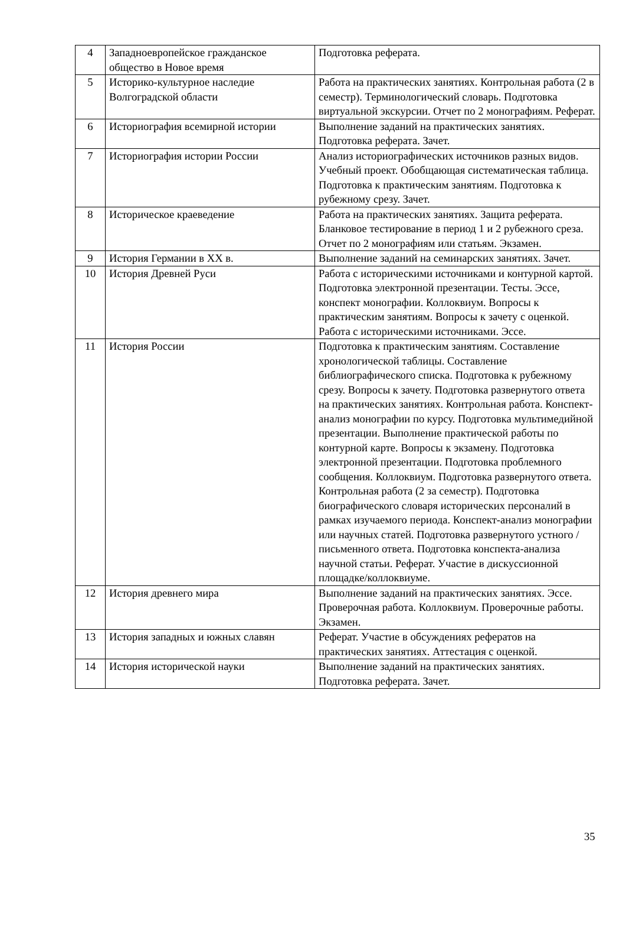| 4 | Западноевропейское гражданское общество в Новое время | Подготовка реферата. |
| 5 | Историко-культурное наследие Волгоградской области | Работа на практических занятиях. Контрольная работа (2 в семестр). Терминологический словарь. Подготовка виртуальной экскурсии. Отчет по 2 монографиям. Реферат. |
| 6 | Историография всемирной истории | Выполнение заданий на практических занятиях. Подготовка реферата. Зачет. |
| 7 | Историография истории России | Анализ историографических источников разных видов. Учебный проект. Обобщающая систематическая таблица. Подготовка к практическим занятиям. Подготовка к рубежному срезу. Зачет. |
| 8 | Историческое краеведение | Работа на практических занятиях. Защита реферата. Бланковое тестирование в период 1 и 2 рубежного среза. Отчет по 2 монографиям или статьям. Экзамен. |
| 9 | История Германии в XX в. | Выполнение заданий на семинарских занятиях. Зачет. |
| 10 | История Древней Руси | Работа с историческими источниками и контурной картой. Подготовка электронной презентации. Тесты. Эссе, конспект монографии. Коллоквиум. Вопросы к практическим занятиям. Вопросы к зачету с оценкой. Работа с историческими источниками. Эссе. |
| 11 | История России | Подготовка к практическим занятиям. Составление хронологической таблицы. Составление библиографического списка. Подготовка к рубежному срезу. Вопросы к зачету. Подготовка развернутого ответа на практических занятиях. Контрольная работа. Конспект-анализ монографии по курсу. Подготовка мультимедийной презентации. Выполнение практической работы по контурной карте. Вопросы к экзамену. Подготовка электронной презентации. Подготовка проблемного сообщения. Коллоквиум. Подготовка развернутого ответа. Контрольная работа (2 за семестр). Подготовка биографического словаря исторических персоналий в рамках изучаемого периода. Конспект-анализ монографии или научных статей. Подготовка развернутого устного / письменного ответа. Подготовка конспекта-анализа научной статьи. Реферат. Участие в дискуссионной площадке/коллоквиуме. |
| 12 | История древнего мира | Выполнение заданий на практических занятиях. Эссе. Проверочная работа. Коллоквиум. Проверочные работы. Экзамен. |
| 13 | История западных и южных славян | Реферат. Участие в обсуждениях рефератов на практических занятиях. Аттестация с оценкой. |
| 14 | История исторической науки | Выполнение заданий на практических занятиях. Подготовка реферата. Зачет. |
35